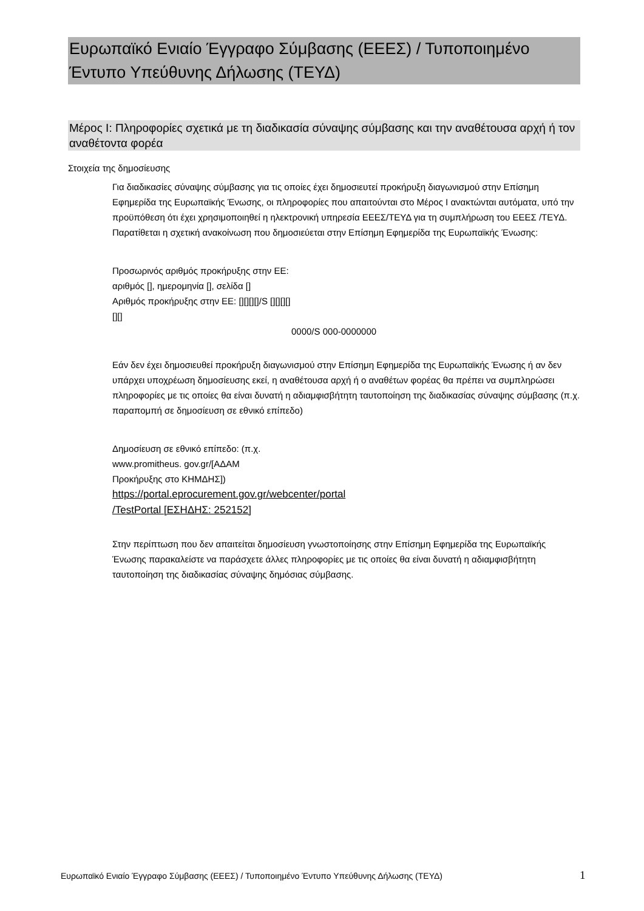Ευρωπαϊκό Ενιαίο Έγγραφο Σύμβασης (ΕΕΕΣ) / Τυποποιημένο Έντυπο Υπεύθυνης Δήλωσης (ΤΕΥΔ)
Μέρος I: Πληροφορίες σχετικά με τη διαδικασία σύναψης σύμβασης και την αναθέτουσα αρχή ή τον αναθέτοντα φορέα
Στοιχεία της δημοσίευσης
Για διαδικασίες σύναψης σύμβασης για τις οποίες έχει δημοσιευτεί προκήρυξη διαγωνισμού στην Επίσημη Εφημερίδα της Ευρωπαϊκής Ένωσης, οι πληροφορίες που απαιτούνται στο Μέρος I ανακτώνται αυτόματα, υπό την προϋπόθεση ότι έχει χρησιμοποιηθεί η ηλεκτρονική υπηρεσία ΕΕΕΣ/ΤΕΥΔ για τη συμπλήρωση του ΕΕΕΣ /ΤΕΥΔ. Παρατίθεται η σχετική ανακοίνωση που δημοσιεύεται στην Επίσημη Εφημερίδα της Ευρωπαϊκής Ένωσης:
Προσωρινός αριθμός προκήρυξης στην ΕΕ: αριθμός [], ημερομηνία [], σελίδα []
Αριθμός προκήρυξης στην ΕΕ: [][][][]/S [][][][][][]
0000/S 000-0000000
Εάν δεν έχει δημοσιευθεί προκήρυξη διαγωνισμού στην Επίσημη Εφημερίδα της Ευρωπαϊκής Ένωσης ή αν δεν υπάρχει υποχρέωση δημοσίευσης εκεί, η αναθέτουσα αρχή ή ο αναθέτων φορέας θα πρέπει να συμπληρώσει πληροφορίες με τις οποίες θα είναι δυνατή η αδιαμφισβήτητη ταυτοποίηση της διαδικασίας σύναψης σύμβασης (π.χ. παραπομπή σε δημοσίευση σε εθνικό επίπεδο)
Δημοσίευση σε εθνικό επίπεδο: (π.χ. www.promitheus. gov.gr/[ΑΔΑΜ Προκήρυξης στο ΚΗΜΔΗΣ])
https://portal.eprocurement.gov.gr/webcenter/portal
/TestPortal [ΕΣΗΔΗΣ: 252152]
Στην περίπτωση που δεν απαιτείται δημοσίευση γνωστοποίησης στην Επίσημη Εφημερίδα της Ευρωπαϊκής Ένωσης παρακαλείστε να παράσχετε άλλες πληροφορίες με τις οποίες θα είναι δυνατή η αδιαμφισβήτητη ταυτοποίηση της διαδικασίας σύναψης δημόσιας σύμβασης.
Ευρωπαϊκό Ενιαίο Έγγραφο Σύμβασης (ΕΕΕΣ) / Τυποποιημένο Έντυπο Υπεύθυνης Δήλωσης (ΤΕΥΔ)
1